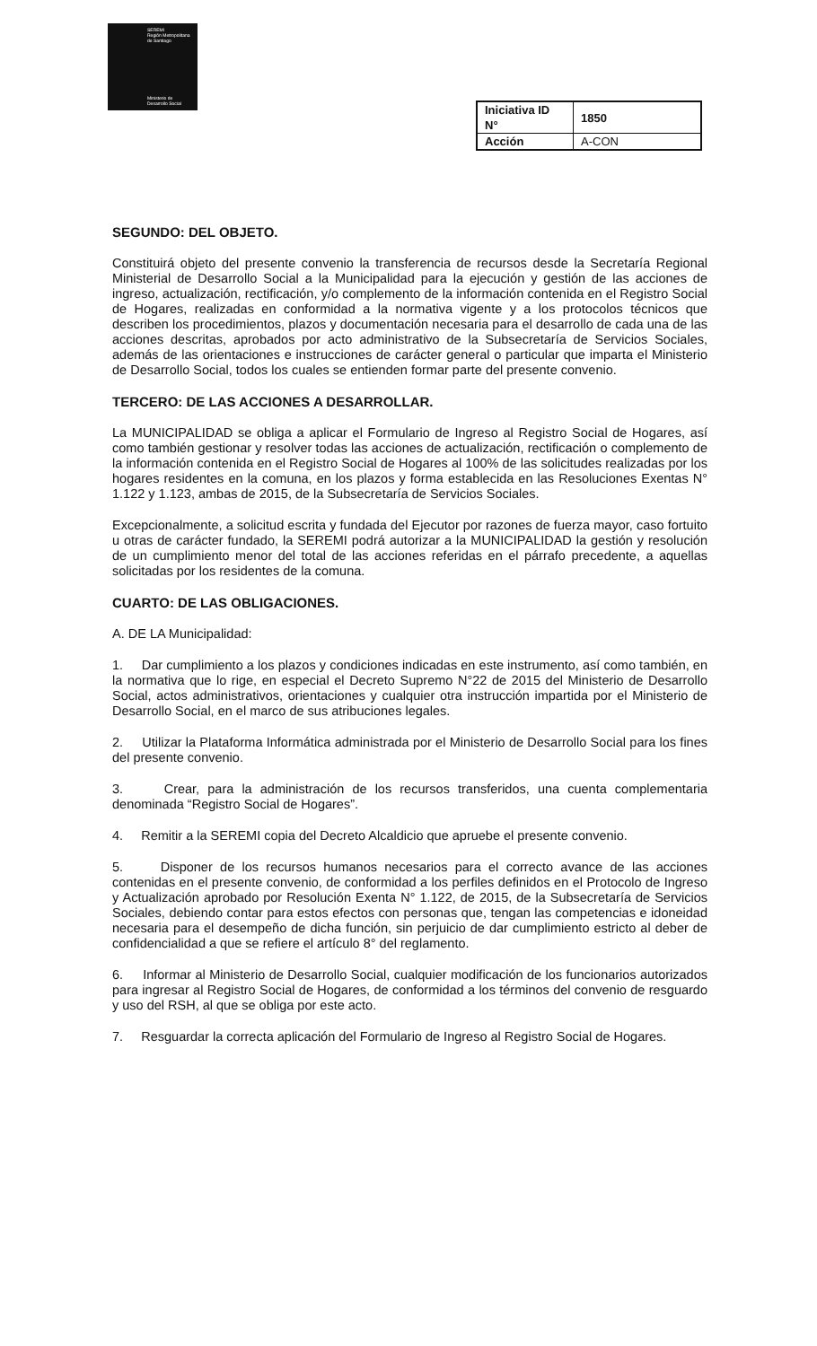SEREMI
Región Metropolitana
de Santiago
Ministerio de
Desarrollo Social
| Iniciativa ID N° | 1850 |
| Acción | A-CON |
SEGUNDO: DEL OBJETO.
Constituirá objeto del presente convenio la transferencia de recursos desde la Secretaría Regional Ministerial de Desarrollo Social a la Municipalidad para la ejecución y gestión de las acciones de ingreso, actualización, rectificación, y/o complemento de la información contenida en el Registro Social de Hogares, realizadas en conformidad a la normativa vigente y a los protocolos técnicos que describen los procedimientos, plazos y documentación necesaria para el desarrollo de cada una de las acciones descritas, aprobados por acto administrativo de la Subsecretaría de Servicios Sociales, además de las orientaciones e instrucciones de carácter general o particular que imparta el Ministerio de Desarrollo Social, todos los cuales se entienden formar parte del presente convenio.
TERCERO: DE LAS ACCIONES A DESARROLLAR.
La MUNICIPALIDAD se obliga a aplicar el Formulario de Ingreso al Registro Social de Hogares, así como también gestionar y resolver todas las acciones de actualización, rectificación o complemento de la información contenida en el Registro Social de Hogares al 100% de las solicitudes realizadas por los hogares residentes en la comuna, en los plazos y forma establecida en las Resoluciones Exentas N° 1.122 y 1.123, ambas de 2015, de la Subsecretaría de Servicios Sociales.
Excepcionalmente, a solicitud escrita y fundada del Ejecutor por razones de fuerza mayor, caso fortuito u otras de carácter fundado, la SEREMI podrá autorizar a la MUNICIPALIDAD la gestión y resolución de un cumplimiento menor del total de las acciones referidas en el párrafo precedente, a aquellas solicitadas por los residentes de la comuna.
CUARTO: DE LAS OBLIGACIONES.
A. DE LA Municipalidad:
1. Dar cumplimiento a los plazos y condiciones indicadas en este instrumento, así como también, en la normativa que lo rige, en especial el Decreto Supremo N°22 de 2015 del Ministerio de Desarrollo Social, actos administrativos, orientaciones y cualquier otra instrucción impartida por el Ministerio de Desarrollo Social, en el marco de sus atribuciones legales.
2. Utilizar la Plataforma Informática administrada por el Ministerio de Desarrollo Social para los fines del presente convenio.
3. Crear, para la administración de los recursos transferidos, una cuenta complementaria denominada “Registro Social de Hogares”.
4. Remitir a la SEREMI copia del Decreto Alcaldicio que apruebe el presente convenio.
5. Disponer de los recursos humanos necesarios para el correcto avance de las acciones contenidas en el presente convenio, de conformidad a los perfiles definidos en el Protocolo de Ingreso y Actualización aprobado por Resolución Exenta N° 1.122, de 2015, de la Subsecretaría de Servicios Sociales, debiendo contar para estos efectos con personas que, tengan las competencias e idoneidad necesaria para el desempeño de dicha función, sin perjuicio de dar cumplimiento estricto al deber de confidencialidad a que se refiere el artículo 8° del reglamento.
6. Informar al Ministerio de Desarrollo Social, cualquier modificación de los funcionarios autorizados para ingresar al Registro Social de Hogares, de conformidad a los términos del convenio de resguardo y uso del RSH, al que se obliga por este acto.
7. Resguardar la correcta aplicación del Formulario de Ingreso al Registro Social de Hogares.